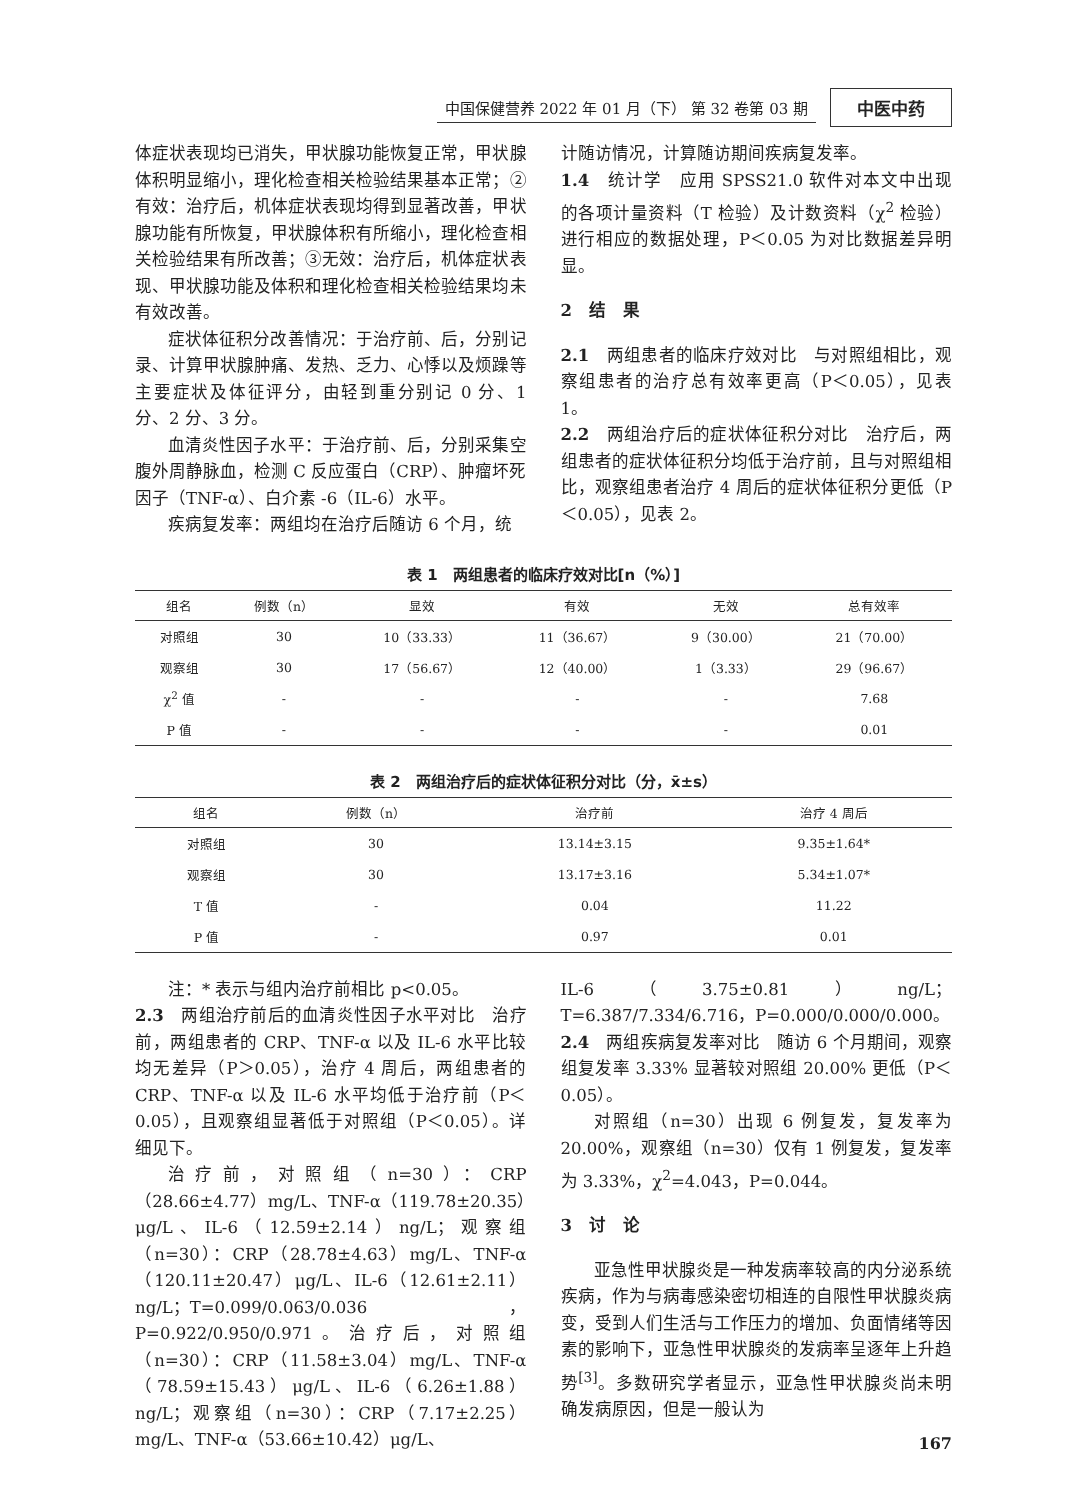中国保健营养 2022 年 01 月（下） 第 32 卷第 03 期 中医中药
体症状表现均已消失，甲状腺功能恢复正常，甲状腺体积明显缩小，理化检查相关检验结果基本正常；②有效：治疗后，机体症状表现均得到显著改善，甲状腺功能有所恢复，甲状腺体积有所缩小，理化检查相关检验结果有所改善；③无效：治疗后，机体症状表现、甲状腺功能及体积和理化检查相关检验结果均未有效改善。
症状体征积分改善情况：于治疗前、后，分别记录、计算甲状腺肿痛、发热、乏力、心悸以及烦躁等主要症状及体征评分，由轻到重分别记 0 分、1 分、2 分、3 分。
血清炎性因子水平：于治疗前、后，分别采集空腹外周静脉血，检测 C 反应蛋白（CRP）、肿瘤坏死因子（TNF-α）、白介素 -6（IL-6）水平。
疾病复发率：两组均在治疗后随访 6 个月，统
计随访情况，计算随访期间疾病复发率。
1.4　统计学　应用 SPSS21.0 软件对本文中出现的各项计量资料（T 检验）及计数资料（χ<sup>2</sup> 检验）进行相应的数据处理，P＜0.05 为对比数据差异明显。
2　结　果
2.1　两组患者的临床疗效对比　与对照组相比，观察组患者的治疗总有效率更高（P＜0.05），见表 1。
2.2　两组治疗后的症状体征积分对比　治疗后，两组患者的症状体征积分均低于治疗前，且与对照组相比，观察组患者治疗 4 周后的症状体征积分更低（P＜0.05），见表 2。
表 1　两组患者的临床疗效对比[n（%）]
| 组名 | 例数（n） | 显效 | 有效 | 无效 | 总有效率 |
| --- | --- | --- | --- | --- | --- |
| 对照组 | 30 | 10（33.33） | 11（36.67） | 9（30.00） | 21（70.00） |
| 观察组 | 30 | 17（56.67） | 12（40.00） | 1（3.33） | 29（96.67） |
| χ<sup>2</sup> 值 | - | - | - | - | 7.68 |
| P 值 | - | - | - | - | 0.01 |
表 2　两组治疗后的症状体征积分对比（分，x̄±s）
| 组名 | 例数（n） | 治疗前 | 治疗 4 周后 |
| --- | --- | --- | --- |
| 对照组 | 30 | 13.14±3.15 | 9.35±1.64* |
| 观察组 | 30 | 13.17±3.16 | 5.34±1.07* |
| T 值 | - | 0.04 | 11.22 |
| P 值 | - | 0.97 | 0.01 |
注：* 表示与组内治疗前相比 p<0.05。
2.3　两组治疗前后的血清炎性因子水平对比　治疗前，两组患者的 CRP、TNF-α 以及 IL-6 水平比较均无差异（P＞0.05），治疗 4 周后，两组患者的 CRP、TNF-α 以及 IL-6 水平均低于治疗前（P＜0.05），且观察组显著低于对照组（P＜0.05）。详细见下。
治疗前，对照组（n=30）：CRP（28.66±4.77）mg/L、TNF-α（119.78±20.35）μg/L、IL-6（12.59±2.14）ng/L；观察组（n=30）：CRP（28.78±4.63）mg/L、TNF-α（120.11±20.47）μg/L、IL-6（12.61±2.11）ng/L；T=0.099/0.063/0.036，P=0.922/0.950/0.971。治疗后，对照组（n=30）：CRP（11.58±3.04）mg/L、TNF-α（78.59±15.43）μg/L、IL-6（6.26±1.88）ng/L；观察组（n=30）：CRP（7.17±2.25）mg/L、TNF-α（53.66±10.42）μg/L、
IL-6（3.75±0.81）ng/L；T=6.387/7.334/6.716，P=0.000/0.000/0.000。
2.4　两组疾病复发率对比　随访 6 个月期间，观察组复发率 3.33% 显著较对照组 20.00% 更低（P＜0.05）。
对照组（n=30）出现 6 例复发，复发率为 20.00%，观察组（n=30）仅有 1 例复发，复发率为 3.33%，χ<sup>2</sup>=4.043，P=0.044。
3　讨　论
亚急性甲状腺炎是一种发病率较高的内分泌系统疾病，作为与病毒感染密切相连的自限性甲状腺炎病变，受到人们生活与工作压力的增加、负面情绪等因素的影响下，亚急性甲状腺炎的发病率呈逐年上升趋势<sup>[3]</sup>。多数研究学者显示，亚急性甲状腺炎尚未明确发病原因，但是一般认为
167